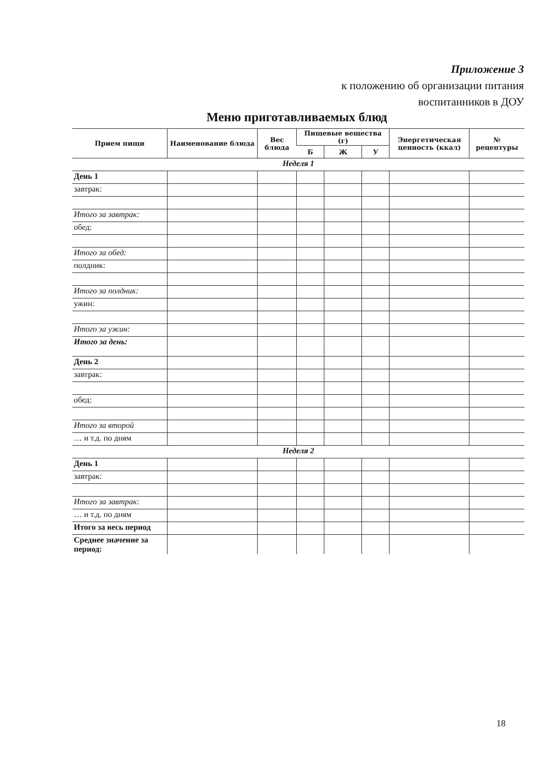Приложение 3
к положению об организации питания
воспитанников в ДОУ
Меню приготавливаемых блюд
| Прием пищи | Наименование блюда | Вес блюда | Пищевые вещества (г) | | | Энергетическая ценность (ккал) | № рецептуры |
| --- | --- | --- | --- | --- | --- | --- | --- |
| | | | Б | Ж | У | | |
| Неделя 1 | | | | | | | |
| День 1 | | | | | | | |
| завтрак: | | | | | | | |
| Итого за завтрак: | | | | | | | |
| обед: | | | | | | | |
| Итого за обед: | | | | | | | |
| полдник: | | | | | | | |
| Итого за полдник: | | | | | | | |
| ужин: | | | | | | | |
| Итого за ужин: | | | | | | | |
| Итого за день: | | | | | | | |
| День 2 | | | | | | | |
| завтрак: | | | | | | | |
| обед: | | | | | | | |
| Итого за второй | | | | | | | |
| … и т.д. по дням | | | | | | | |
| Неделя 2 | | | | | | | |
| День 1 | | | | | | | |
| завтрак: | | | | | | | |
| Итого за завтрак: | | | | | | | |
| … и т.д. по дням | | | | | | | |
| Итого за весь период | | | | | | | |
| Среднее значение за период: | | | | | | | |
18